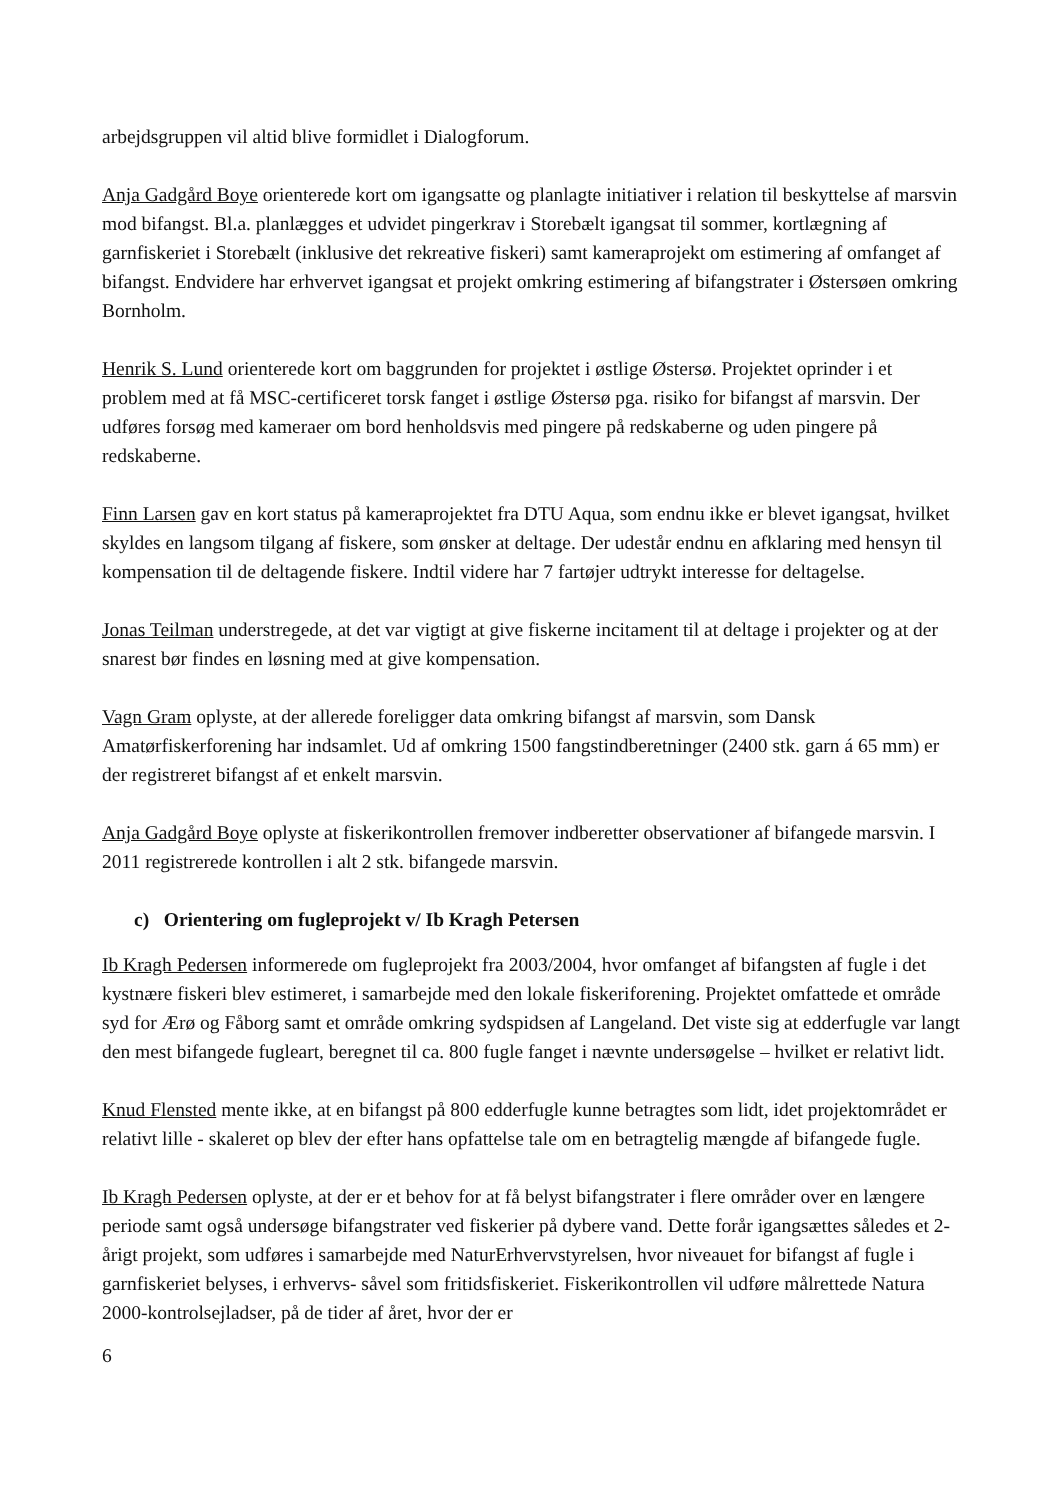arbejdsgruppen vil altid blive formidlet i Dialogforum.
Anja Gadgård Boye orienterede kort om igangsatte og planlagte initiativer i relation til beskyttelse af marsvin mod bifangst. Bl.a. planlægges et udvidet pingerkrav i Storebælt igangsat til sommer, kortlægning af garnfiskeriet i Storebælt (inklusive det rekreative fiskeri) samt kameraprojekt om estimering af omfanget af bifangst. Endvidere har erhvervet igangsat et projekt omkring estimering af bifangstrater i Østersøen omkring Bornholm.
Henrik S. Lund orienterede kort om baggrunden for projektet i østlige Østersø. Projektet oprinder i et problem med at få MSC-certificeret torsk fanget i østlige Østersø pga. risiko for bifangst af marsvin. Der udføres forsøg med kameraer om bord henholdsvis med pingere på redskaberne og uden pingere på redskaberne.
Finn Larsen gav en kort status på kameraprojektet fra DTU Aqua, som endnu ikke er blevet igangsat, hvilket skyldes en langsom tilgang af fiskere, som ønsker at deltage. Der udestår endnu en afklaring med hensyn til kompensation til de deltagende fiskere. Indtil videre har 7 fartøjer udtrykt interesse for deltagelse.
Jonas Teilman understregede, at det var vigtigt at give fiskerne incitament til at deltage i projekter og at der snarest bør findes en løsning med at give kompensation.
Vagn Gram oplyste, at der allerede foreligger data omkring bifangst af marsvin, som Dansk Amatørfiskerforening har indsamlet. Ud af omkring 1500 fangstindberetninger (2400 stk. garn á 65 mm) er der registreret bifangst af et enkelt marsvin.
Anja Gadgård Boye oplyste at fiskerikontrollen fremover indberetter observationer af bifangede marsvin. I 2011 registrerede kontrollen i alt 2 stk. bifangede marsvin.
c) Orientering om fugleprojekt v/ Ib Kragh Petersen
Ib Kragh Pedersen informerede om fugleprojekt fra 2003/2004, hvor omfanget af bifangsten af fugle i det kystnære fiskeri blev estimeret, i samarbejde med den lokale fiskeriforening. Projektet omfattede et område syd for Ærø og Fåborg samt et område omkring sydspidsen af Langeland. Det viste sig at edderfugle var langt den mest bifangede fugleart, beregnet til ca. 800 fugle fanget i nævnte undersøgelse – hvilket er relativt lidt.
Knud Flensted mente ikke, at en bifangst på 800 edderfugle kunne betragtes som lidt, idet projektområdet er relativt lille - skaleret op blev der efter hans opfattelse tale om en betragtelig mængde af bifangede fugle.
Ib Kragh Pedersen oplyste, at der er et behov for at få belyst bifangstrater i flere områder over en længere periode samt også undersøge bifangstrater ved fiskerier på dybere vand. Dette forår igangsættes således et 2-årigt projekt, som udføres i samarbejde med NaturErhvervstyrelsen, hvor niveauet for bifangst af fugle i garnfiskeriet belyses, i erhvervs- såvel som fritidsfiskeriet. Fiskerikontrollen vil udføre målrettede Natura 2000-kontrolsejladser, på de tider af året, hvor der er
6